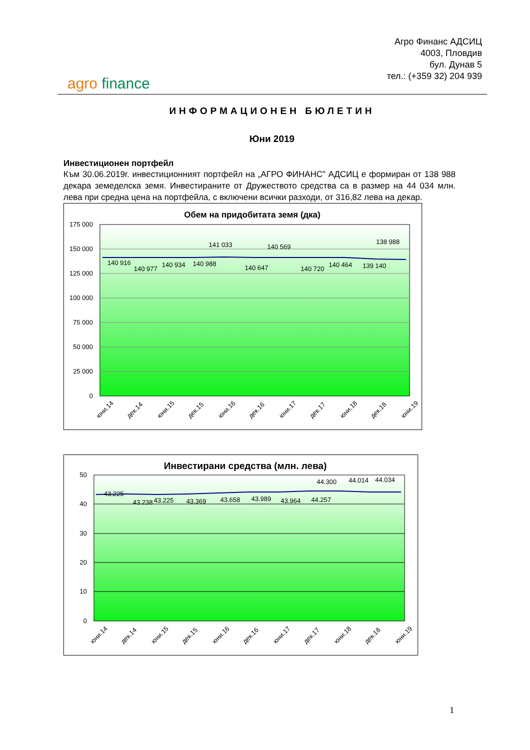agro finance
Агро Финанс АДСИЦ
4003, Пловдив
бул. Дунав 5
тел.: (+359 32) 204 939
ИНФОРМАЦИОНЕН БЮЛЕТИН
Юни 2019
Инвестиционен портфейл
Към 30.06.2019г. инвестиционният портфейл на „АГРО ФИНАНС” АДСИЦ е формиран от 138 988 декара земеделска земя. Инвестираните от Дружеството средства са в размер на 44 034 млн. лева при средна цена на портфейла, с включени всички разходи, от 316,82 лева на декар.
Обем на придобитата земя (дка)
175 000
150 000
125 000
100 000
75 000
50 000
25 000
0
140 916
140 977
140 934
140 988
141 033
140 647
140 569
140 720
140 464
139 140
138 988
юни.14
дек.14
юни.15
дек.15
юни.16
дек.16
юни.17
дек.17
юни.18
дек.18
юни.19
Инвестирани средства (млн. лева)
50
40
30
20
10
0
43.225
43.238
43.225
43.369
43.658
43.989
43.964
44.257
44.300
44.014
44.034
юни.14
дек.14
юни.15
дек.15
юни.16
дек.16
юни.17
дек.17
юни.18
дек.18
юни.19
1